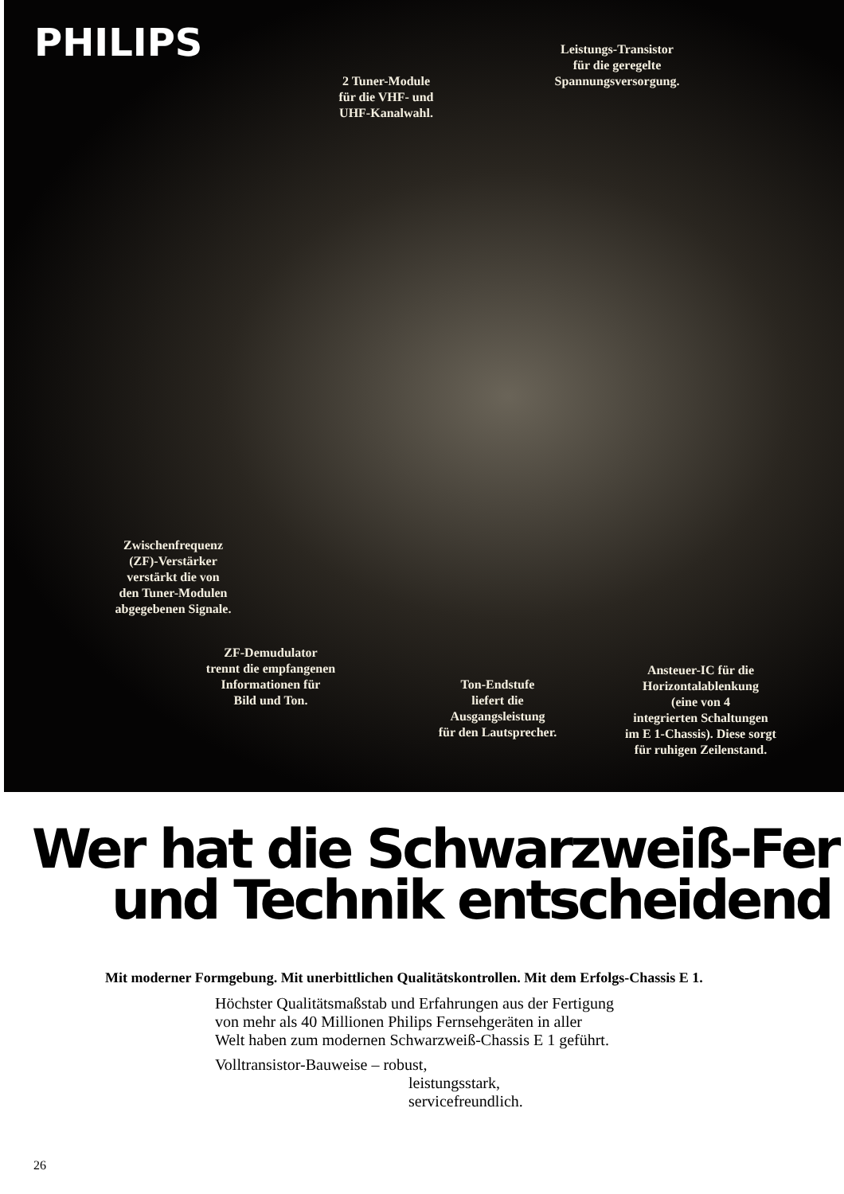PHILIPS
Leistungs-Transistor
für die geregelte
Spannungsversorgung.
2 Tuner-Module
für die VHF- und
UHF-Kanalwahl.
Zwischenfrequenz
(ZF)-Verstärker
verstärkt die von
den Tuner-Modulen
abgegebenen Signale.
ZF-Demudulator
trennt die empfangenen
Informationen für
Bild und Ton.
Ton-Endstufe
liefert die
Ausgangsleistung
für den Lautsprecher.
Ansteuer-IC für die
Horizontalablenkung
(eine von 4
integrierten Schaltungen
im E 1-Chassis). Diese sorgt
für ruhigen Zeilenstand.
Wer hat die Schwarzweiß-Fer
und Technik entscheidend
Mit moderner Formgebung. Mit unerbittlichen Qualitätskontrollen. Mit dem Erfolgs-Chassis E 1.
Höchster Qualitätsmaßstab und Erfahrungen aus der Fertigung
von mehr als 40 Millionen Philips Fernsehgeräten in aller
Welt haben zum modernen Schwarzweiß-Chassis E 1 geführt.
Volltransistor-Bauweise – robust,
leistungsstark,
servicefreundlich.
26